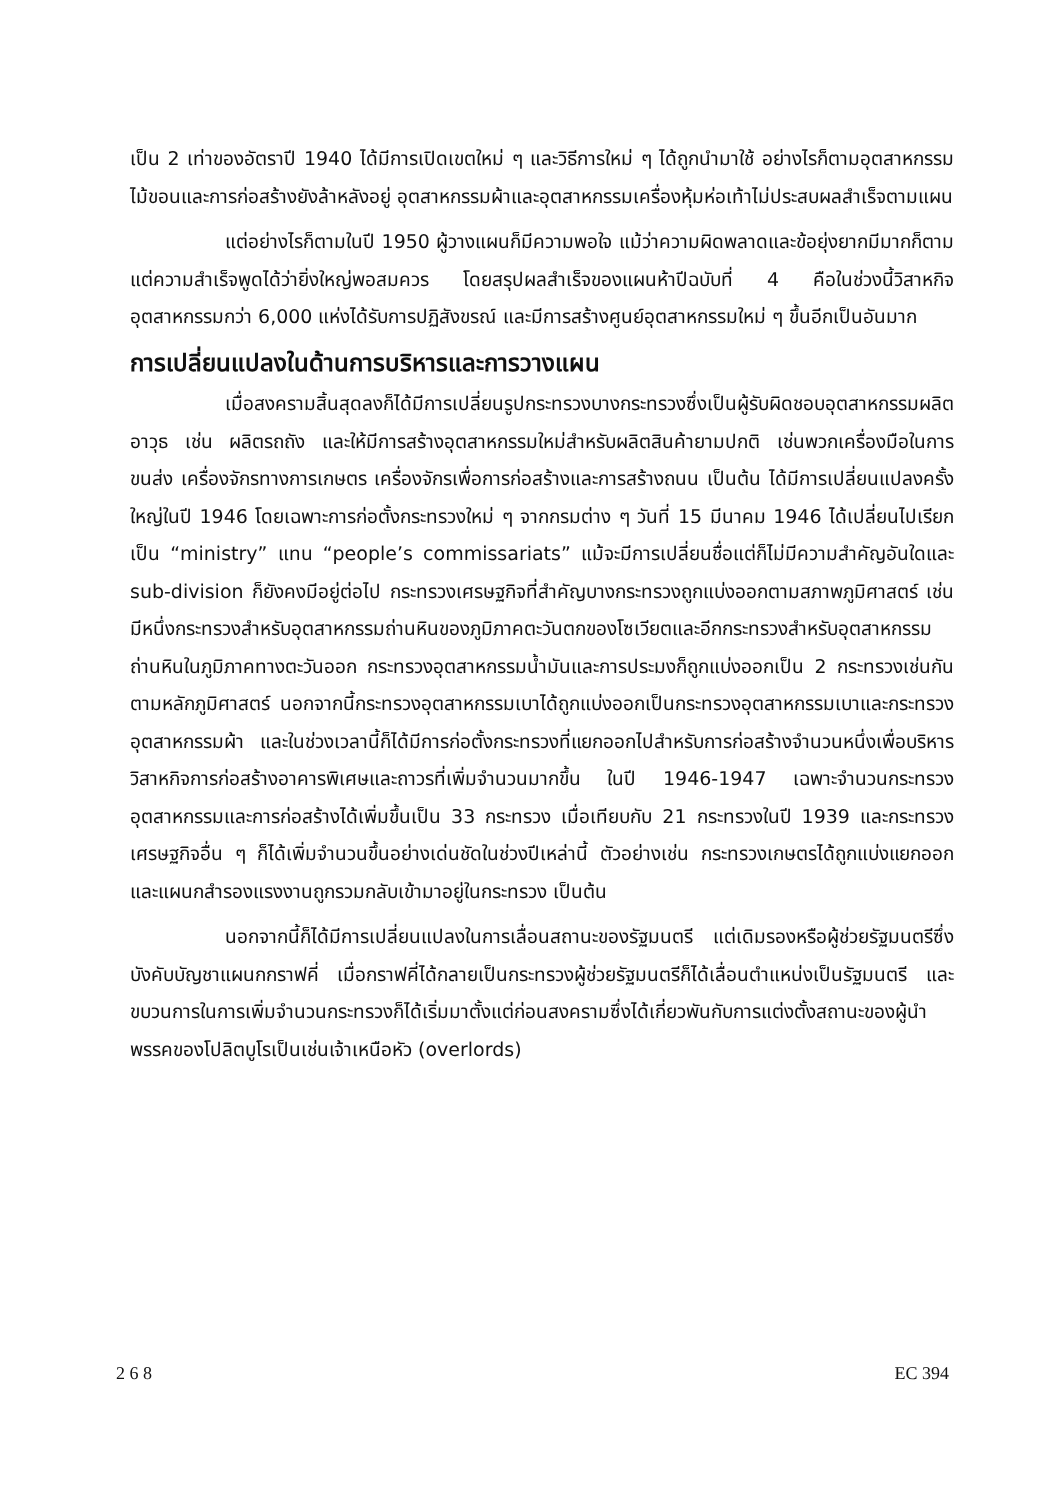เป็น 2 เท่าของอัตราปี 1940 ได้มีการเปิดเขตใหม่ ๆ และวิธีการใหม่ ๆ ได้ถูกนำมาใช้ อย่างไรก็ตามอุตสาหกรรมไม้ขอนและการก่อสร้างยังล้าหลังอยู่ อุตสาหกรรมผ้าและอุตสาหกรรมเครื่องหุ้มห่อเท้าไม่ประสบผลสำเร็จตามแผน
แต่อย่างไรก็ตามในปี 1950 ผู้วางแผนก็มีความพอใจ แม้ว่าความผิดพลาดและข้อยุ่งยากมีมากก็ตาม แต่ความสำเร็จพูดได้ว่ายิ่งใหญ่พอสมควร โดยสรุปผลสำเร็จของแผนห้าปีฉบับที่ 4 คือในช่วงนี้วิสาหกิจอุตสาหกรรมกว่า 6,000 แห่งได้รับการปฏิสังขรณ์ และมีการสร้างศูนย์อุตสาหกรรมใหม่ ๆ ขึ้นอีกเป็นอันมาก
การเปลี่ยนแปลงในด้านการบริหารและการวางแผน
เมื่อสงครามสิ้นสุดลงก็ได้มีการเปลี่ยนรูปกระทรวงบางกระทรวงซึ่งเป็นผู้รับผิดชอบอุตสาหกรรมผลิตอาวุธ เช่น ผลิตรถถัง และให้มีการสร้างอุตสาหกรรมใหม่สำหรับผลิตสินค้ายามปกติ เช่นพวกเครื่องมือในการขนส่ง เครื่องจักรทางการเกษตร เครื่องจักรเพื่อการก่อสร้างและการสร้างถนน เป็นต้น ได้มีการเปลี่ยนแปลงครั้งใหญ่ในปี 1946 โดยเฉพาะการก่อตั้งกระทรวงใหม่ ๆ จากกรมต่าง ๆ วันที่ 15 มีนาคม 1946 ได้เปลี่ยนไปเรียกเป็น “ministry” แทน “people’s commissariats” แม้จะมีการเปลี่ยนชื่อแต่ก็ไม่มีความสำคัญอันใดและ sub-division ก็ยังคงมีอยู่ต่อไป กระทรวงเศรษฐกิจที่สำคัญบางกระทรวงถูกแบ่งออกตามสภาพภูมิศาสตร์ เช่น มีหนึ่งกระทรวงสำหรับอุตสาหกรรมถ่านหินของภูมิภาคตะวันตกของโซเวียตและอีกกระทรวงสำหรับอุตสาหกรรมถ่านหินในภูมิภาคทางตะวันออก กระทรวงอุตสาหกรรมน้ำมันและการประมงก็ถูกแบ่งออกเป็น 2 กระทรวงเช่นกันตามหลักภูมิศาสตร์ นอกจากนี้กระทรวงอุตสาหกรรมเบาได้ถูกแบ่งออกเป็นกระทรวงอุตสาหกรรมเบาและกระทรวงอุตสาหกรรมผ้า และในช่วงเวลานี้ก็ได้มีการก่อตั้งกระทรวงที่แยกออกไปสำหรับการก่อสร้างจำนวนหนึ่งเพื่อบริหารวิสาหกิจการก่อสร้างอาคารพิเศษและถาวรที่เพิ่มจำนวนมากขึ้น ในปี 1946-1947 เฉพาะจำนวนกระทรวงอุตสาหกรรมและการก่อสร้างได้เพิ่มขึ้นเป็น 33 กระทรวง เมื่อเทียบกับ 21 กระทรวงในปี 1939 และกระทรวงเศรษฐกิจอื่น ๆ ก็ได้เพิ่มจำนวนขึ้นอย่างเด่นชัดในช่วงปีเหล่านี้ ตัวอย่างเช่น กระทรวงเกษตรได้ถูกแบ่งแยกออกและแผนกสำรองแรงงานถูกรวมกลับเข้ามาอยู่ในกระทรวง เป็นต้น
นอกจากนี้ก็ได้มีการเปลี่ยนแปลงในการเลื่อนสถานะของรัฐมนตรี แต่เดิมรองหรือผู้ช่วยรัฐมนตรีซึ่งบังคับบัญชาแผนกกราฟคี่ เมื่อกราฟคี่ได้กลายเป็นกระทรวงผู้ช่วยรัฐมนตรีก็ได้เลื่อนตำแหน่งเป็นรัฐมนตรี และขบวนการในการเพิ่มจำนวนกระทรวงก็ได้เริ่มมาตั้งแต่ก่อนสงครามซึ่งได้เกี่ยวพันกับการแต่งตั้งสถานะของผู้นำพรรคของโปลิตบูโรเป็นเช่นเจ้าเหนือหัว (overlords)
2 6 8 EC 394